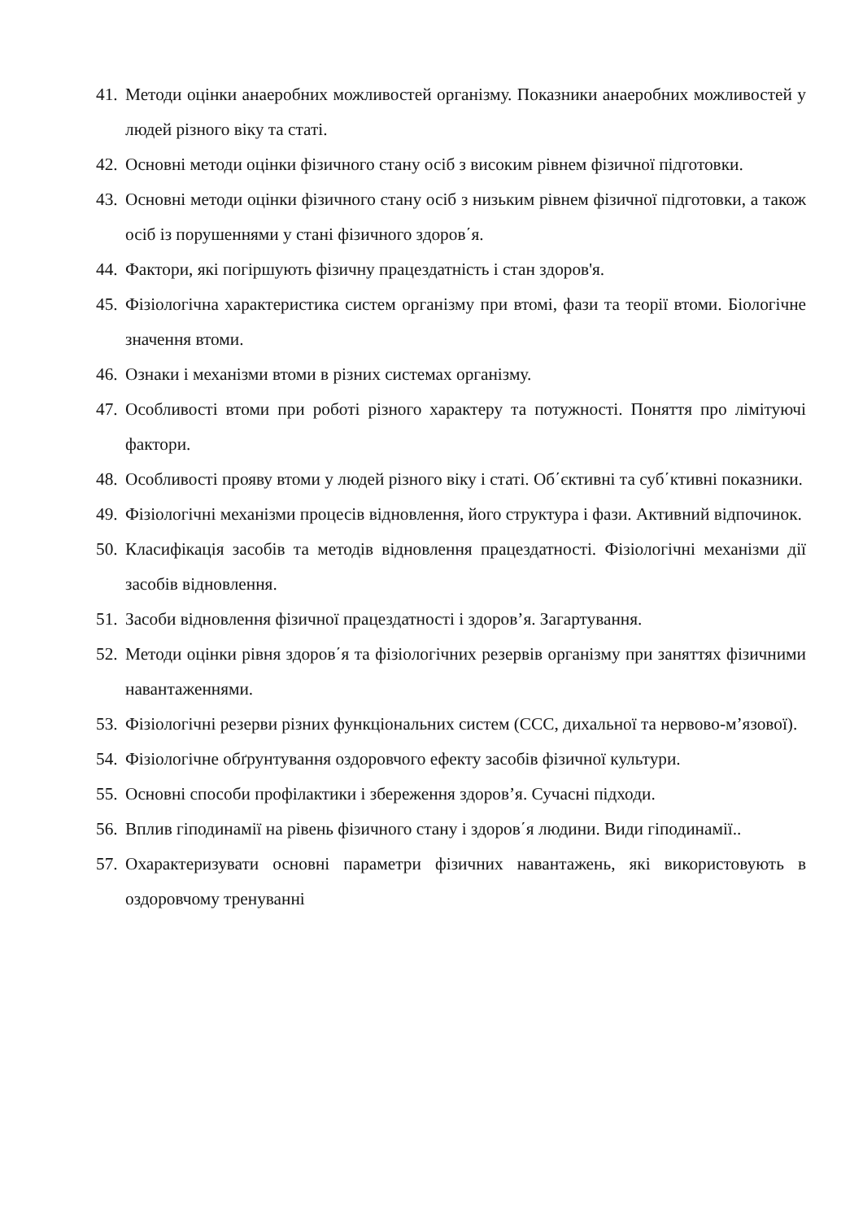41. Методи оцінки анаеробних можливостей організму. Показники анаеробних можливостей у людей різного віку та статі.
42. Основні методи оцінки фізичного стану осіб з високим рівнем фізичної підготовки.
43. Основні методи оцінки фізичного стану осіб з низьким рівнем фізичної підготовки, а також осіб із порушеннями у стані фізичного здоров΄я.
44. Фактори, які погіршують фізичну працездатність і стан здоров'я.
45. Фізіологічна характеристика систем організму при втомі, фази та теорії втоми. Біологічне значення втоми.
46. Ознаки і механізми втоми в різних системах організму.
47. Особливості втоми при роботі різного характеру та потужності. Поняття про лімітуючі фактори.
48. Особливості прояву втоми у людей різного віку і статі. Об΄єктивні та суб΄ктивні показники.
49. Фізіологічні механізми процесів відновлення, його структура і фази. Активний відпочинок.
50. Класифікація засобів та методів відновлення працездатності. Фізіологічні механізми дії засобів відновлення.
51. Засоби відновлення фізичної працездатності і здоров’я. Загартування.
52. Методи оцінки рівня здоров΄я та фізіологічних резервів організму при заняттях фізичними навантаженнями.
53. Фізіологічні резерви різних функціональних систем (ССС, дихальної та нервово-м’язової).
54. Фізіологічне обґрунтування оздоровчого ефекту засобів фізичної культури.
55. Основні способи профілактики і збереження здоров’я. Сучасні підходи.
56. Вплив гіподинамії на рівень фізичного стану і здоров΄я людини. Види гіподинамії..
57. Охарактеризувати основні параметри фізичних навантажень, які використовують в оздоровчому тренуванні